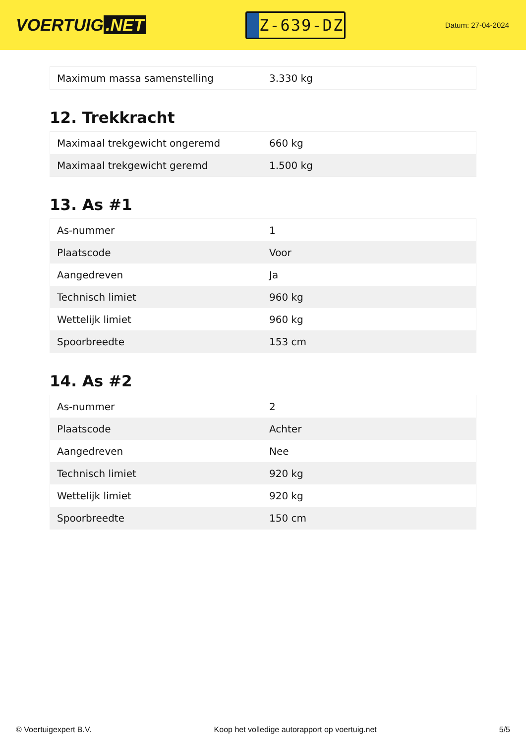VOERTUIG.NET
Z-639-DZ
Datum: 27-04-2024
| Maximum massa samenstelling | 3.330 kg |
12. Trekkracht
| Maximaal trekgewicht ongeremd | 660 kg |
| Maximaal trekgewicht geremd | 1.500 kg |
13. As #1
| As-nummer | 1 |
| Plaatscode | Voor |
| Aangedreven | Ja |
| Technisch limiet | 960 kg |
| Wettelijk limiet | 960 kg |
| Spoorbreedte | 153 cm |
14. As #2
| As-nummer | 2 |
| Plaatscode | Achter |
| Aangedreven | Nee |
| Technisch limiet | 920 kg |
| Wettelijk limiet | 920 kg |
| Spoorbreedte | 150 cm |
© Voertuigexpert B.V. Koop het volledige autorapport op voertuig.net 5/5